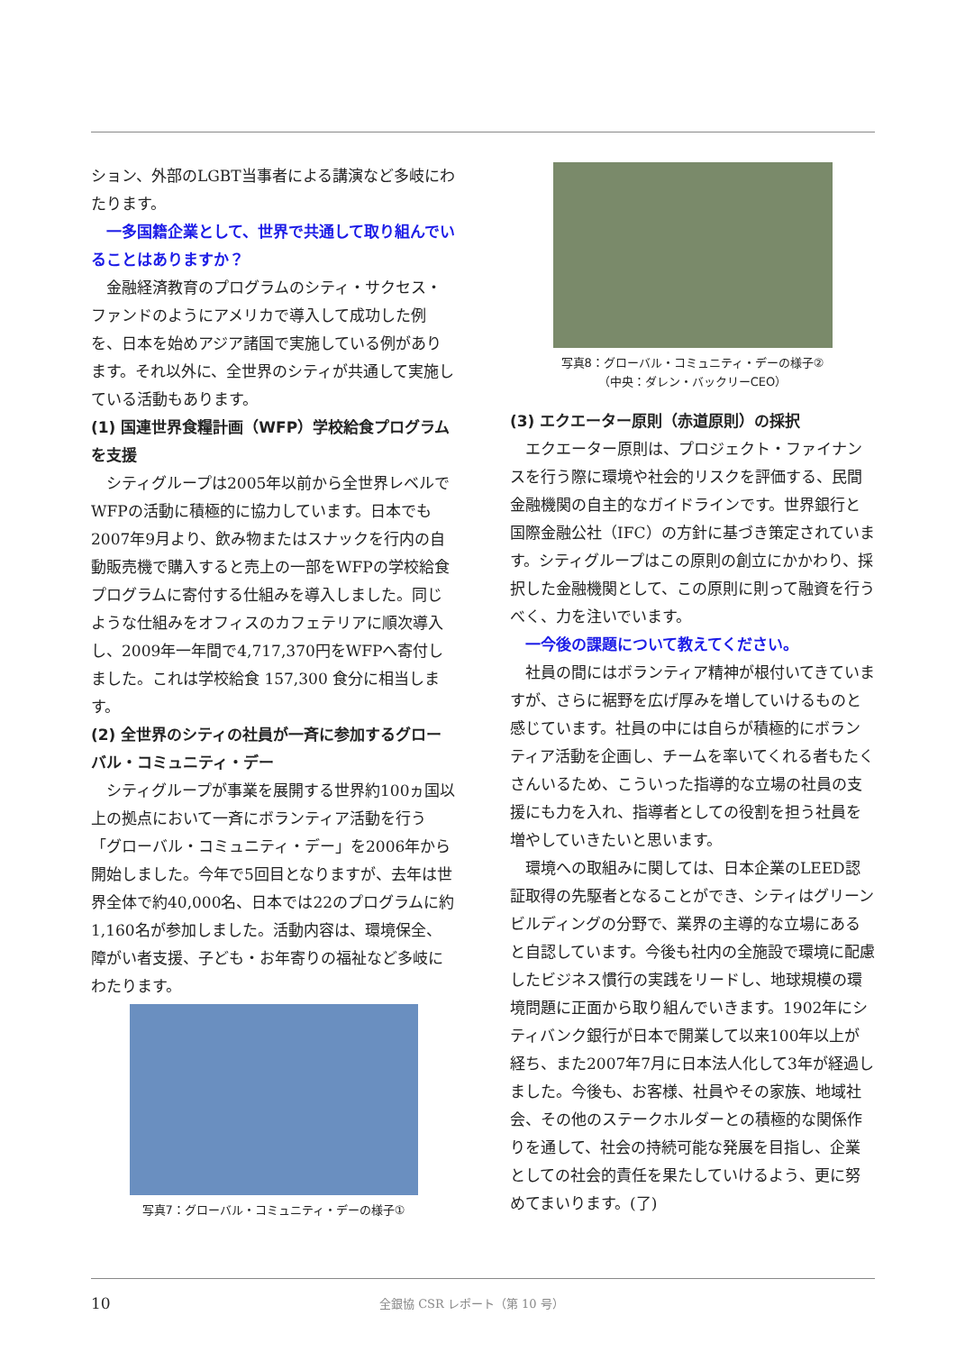ション、外部のLGBT当事者による講演など多岐にわたります。
一多国籍企業として、世界で共通して取り組んでいることはありますか？
金融経済教育のプログラムのシティ・サクセス・ファンドのようにアメリカで導入して成功した例を、日本を始めアジア諸国で実施している例があります。それ以外に、全世界のシティが共通して実施している活動もあります。
(1) 国連世界食糧計画（WFP）学校給食プログラムを支援
シティグループは2005年以前から全世界レベルでWFPの活動に積極的に協力しています。日本でも2007年9月より、飲み物またはスナックを行内の自動販売機で購入すると売上の一部をWFPの学校給食プログラムに寄付する仕組みを導入しました。同じような仕組みをオフィスのカフェテリアに順次導入し、2009年一年間で4,717,370円をWFPへ寄付しました。これは学校給食 157,300 食分に相当します。
(2) 全世界のシティの社員が一斉に参加するグローバル・コミュニティ・デー
シティグループが事業を展開する世界約100ヵ国以上の拠点において一斉にボランティア活動を行う「グローバル・コミュニティ・デー」を2006年から開始しました。今年で5回目となりますが、去年は世界全体で約40,000名、日本では22のプログラムに約1,160名が参加しました。活動内容は、環境保全、障がい者支援、子ども・お年寄りの福祉など多岐にわたります。
写真7：グローバル・コミュニティ・デーの様子①
写真8：グローバル・コミュニティ・デーの様子②
（中央：ダレン・バックリーCEO）
(3) エクエーター原則（赤道原則）の採択
エクエーター原則は、プロジェクト・ファイナンスを行う際に環境や社会的リスクを評価する、民間金融機関の自主的なガイドラインです。世界銀行と国際金融公社（IFC）の方針に基づき策定されています。シティグループはこの原則の創立にかかわり、採択した金融機関として、この原則に則って融資を行うべく、力を注いでいます。
一今後の課題について教えてください。
社員の間にはボランティア精神が根付いてきていますが、さらに裾野を広げ厚みを増していけるものと感じています。社員の中には自らが積極的にボランティア活動を企画し、チームを率いてくれる者もたくさんいるため、こういった指導的な立場の社員の支援にも力を入れ、指導者としての役割を担う社員を増やしていきたいと思います。
環境への取組みに関しては、日本企業のLEED認証取得の先駆者となることができ、シティはグリーンビルディングの分野で、業界の主導的な立場にあると自認しています。今後も社内の全施設で環境に配慮したビジネス慣行の実践をリードし、地球規模の環境問題に正面から取り組んでいきます。1902年にシティバンク銀行が日本で開業して以来100年以上が経ち、また2007年7月に日本法人化して3年が経過しました。今後も、お客様、社員やその家族、地域社会、その他のステークホルダーとの積極的な関係作りを通して、社会の持続可能な発展を目指し、企業としての社会的責任を果たしていけるよう、更に努めてまいります。(了)
10 全銀協 CSR レポート（第 10 号）